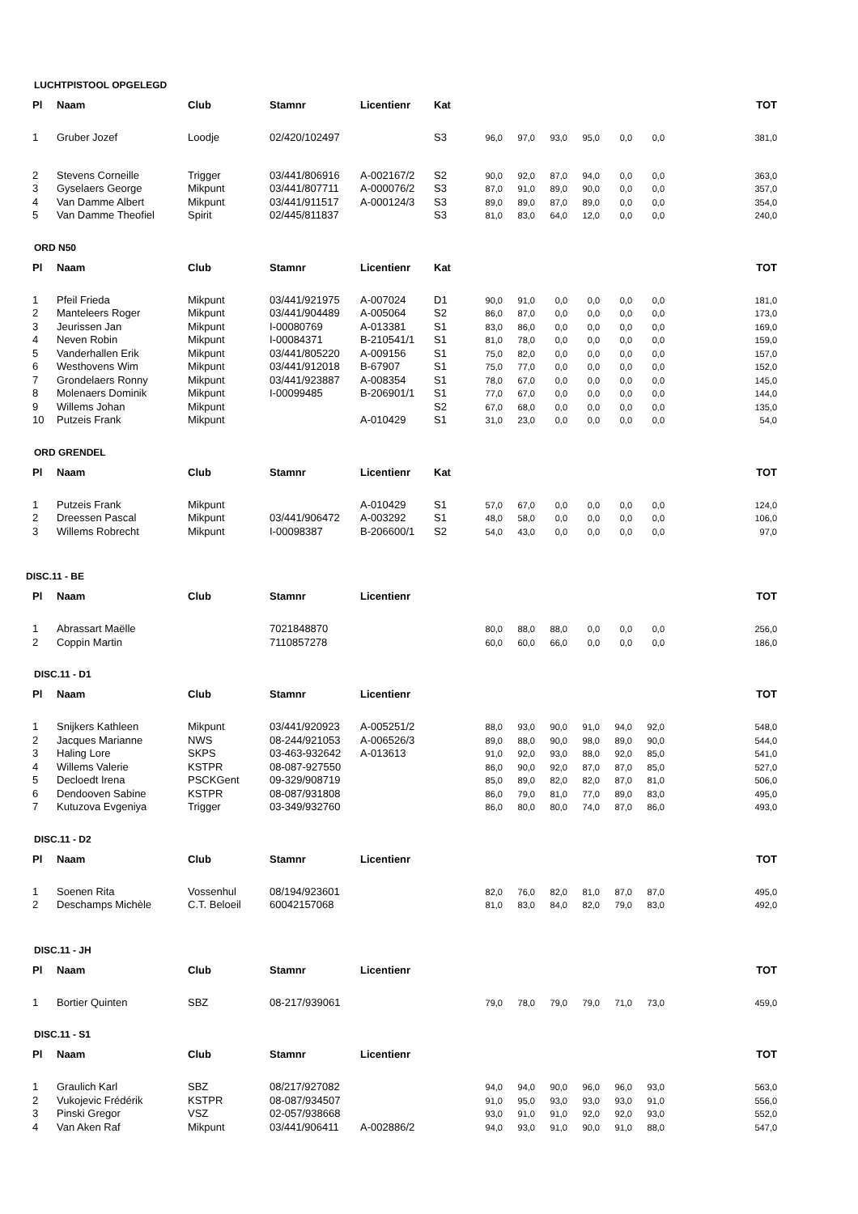LUCHTPISTOOL OPGELEGD
| Pl | Naam | Club | Stamnr | Licentienr | Kat | | | | | | | TOT |
| --- | --- | --- | --- | --- | --- | --- | --- | --- | --- | --- | --- | --- |
| 1 | Gruber Jozef | Loodje | 02/420/102497 | | S3 | 96,0 | 97,0 | 93,0 | 95,0 | 0,0 | 0,0 | 381,0 |
| 2 | Stevens Corneille | Trigger | 03/441/806916 | A-002167/2 | S2 | 90,0 | 92,0 | 87,0 | 94,0 | 0,0 | 0,0 | 363,0 |
| 3 | Gyselaers George | Mikpunt | 03/441/807711 | A-000076/2 | S3 | 87,0 | 91,0 | 89,0 | 90,0 | 0,0 | 0,0 | 357,0 |
| 4 | Van Damme Albert | Mikpunt | 03/441/911517 | A-000124/3 | S3 | 89,0 | 89,0 | 87,0 | 89,0 | 0,0 | 0,0 | 354,0 |
| 5 | Van Damme Theofiel | Spirit | 02/445/811837 | | S3 | 81,0 | 83,0 | 64,0 | 12,0 | 0,0 | 0,0 | 240,0 |
ORD N50
| Pl | Naam | Club | Stamnr | Licentienr | Kat | | | | | | | TOT |
| --- | --- | --- | --- | --- | --- | --- | --- | --- | --- | --- | --- | --- |
| 1 | Pfeil Frieda | Mikpunt | 03/441/921975 | A-007024 | D1 | 90,0 | 91,0 | 0,0 | 0,0 | 0,0 | 0,0 | 181,0 |
| 2 | Manteleers Roger | Mikpunt | 03/441/904489 | A-005064 | S2 | 86,0 | 87,0 | 0,0 | 0,0 | 0,0 | 0,0 | 173,0 |
| 3 | Jeurissen Jan | Mikpunt | I-00080769 | A-013381 | S1 | 83,0 | 86,0 | 0,0 | 0,0 | 0,0 | 0,0 | 169,0 |
| 4 | Neven Robin | Mikpunt | I-00084371 | B-210541/1 | S1 | 81,0 | 78,0 | 0,0 | 0,0 | 0,0 | 0,0 | 159,0 |
| 5 | Vanderhallen Erik | Mikpunt | 03/441/805220 | A-009156 | S1 | 75,0 | 82,0 | 0,0 | 0,0 | 0,0 | 0,0 | 157,0 |
| 6 | Westhovens Wim | Mikpunt | 03/441/912018 | B-67907 | S1 | 75,0 | 77,0 | 0,0 | 0,0 | 0,0 | 0,0 | 152,0 |
| 7 | Grondelaers Ronny | Mikpunt | 03/441/923887 | A-008354 | S1 | 78,0 | 67,0 | 0,0 | 0,0 | 0,0 | 0,0 | 145,0 |
| 8 | Molenaers Dominik | Mikpunt | I-00099485 | B-206901/1 | S1 | 77,0 | 67,0 | 0,0 | 0,0 | 0,0 | 0,0 | 144,0 |
| 9 | Willems Johan | Mikpunt | | | S2 | 67,0 | 68,0 | 0,0 | 0,0 | 0,0 | 0,0 | 135,0 |
| 10 | Putzeis Frank | Mikpunt | | A-010429 | S1 | 31,0 | 23,0 | 0,0 | 0,0 | 0,0 | 0,0 | 54,0 |
ORD GRENDEL
| Pl | Naam | Club | Stamnr | Licentienr | Kat | | | | | | | TOT |
| --- | --- | --- | --- | --- | --- | --- | --- | --- | --- | --- | --- | --- |
| 1 | Putzeis Frank | Mikpunt | | A-010429 | S1 | 57,0 | 67,0 | 0,0 | 0,0 | 0,0 | 0,0 | 124,0 |
| 2 | Dreessen Pascal | Mikpunt | 03/441/906472 | A-003292 | S1 | 48,0 | 58,0 | 0,0 | 0,0 | 0,0 | 0,0 | 106,0 |
| 3 | Willems Robrecht | Mikpunt | I-00098387 | B-206600/1 | S2 | 54,0 | 43,0 | 0,0 | 0,0 | 0,0 | 0,0 | 97,0 |
DISC.11 - BE
| Pl | Naam | Club | Stamnr | Licentienr | | | | | | | | TOT |
| --- | --- | --- | --- | --- | --- | --- | --- | --- | --- | --- | --- | --- |
| 1 | Abrassart Maëlle | | 7021848870 | | | 80,0 | 88,0 | 88,0 | 0,0 | 0,0 | 0,0 | 256,0 |
| 2 | Coppin Martin | | 7110857278 | | | 60,0 | 60,0 | 66,0 | 0,0 | 0,0 | 0,0 | 186,0 |
DISC.11 - D1
| Pl | Naam | Club | Stamnr | Licentienr | | | | | | | | TOT |
| --- | --- | --- | --- | --- | --- | --- | --- | --- | --- | --- | --- | --- |
| 1 | Snijkers Kathleen | Mikpunt | 03/441/920923 | A-005251/2 | | 88,0 | 93,0 | 90,0 | 91,0 | 94,0 | 92,0 | 548,0 |
| 2 | Jacques Marianne | NWS | 08-244/921053 | A-006526/3 | | 89,0 | 88,0 | 90,0 | 98,0 | 89,0 | 90,0 | 544,0 |
| 3 | Haling Lore | SKPS | 03-463-932642 | A-013613 | | 91,0 | 92,0 | 93,0 | 88,0 | 92,0 | 85,0 | 541,0 |
| 4 | Willems Valerie | KSTPR | 08-087-927550 | | | 86,0 | 90,0 | 92,0 | 87,0 | 87,0 | 85,0 | 527,0 |
| 5 | Decloedt Irena | PSCKGent | 09-329/908719 | | | 85,0 | 89,0 | 82,0 | 82,0 | 87,0 | 81,0 | 506,0 |
| 6 | Dendooven Sabine | KSTPR | 08-087/931808 | | | 86,0 | 79,0 | 81,0 | 77,0 | 89,0 | 83,0 | 495,0 |
| 7 | Kutuzova Evgeniya | Trigger | 03-349/932760 | | | 86,0 | 80,0 | 80,0 | 74,0 | 87,0 | 86,0 | 493,0 |
DISC.11 - D2
| Pl | Naam | Club | Stamnr | Licentienr | | | | | | | | TOT |
| --- | --- | --- | --- | --- | --- | --- | --- | --- | --- | --- | --- | --- |
| 1 | Soenen Rita | Vossenhul | 08/194/923601 | | | 82,0 | 76,0 | 82,0 | 81,0 | 87,0 | 87,0 | 495,0 |
| 2 | Deschamps Michèle | C.T. Beloeil | 60042157068 | | | 81,0 | 83,0 | 84,0 | 82,0 | 79,0 | 83,0 | 492,0 |
DISC.11 - JH
| Pl | Naam | Club | Stamnr | Licentienr | | | | | | | | TOT |
| --- | --- | --- | --- | --- | --- | --- | --- | --- | --- | --- | --- | --- |
| 1 | Bortier Quinten | SBZ | 08-217/939061 | | | 79,0 | 78,0 | 79,0 | 79,0 | 71,0 | 73,0 | 459,0 |
DISC.11 - S1
| Pl | Naam | Club | Stamnr | Licentienr | | | | | | | | TOT |
| --- | --- | --- | --- | --- | --- | --- | --- | --- | --- | --- | --- | --- |
| 1 | Graulich Karl | SBZ | 08/217/927082 | | | 94,0 | 94,0 | 90,0 | 96,0 | 96,0 | 93,0 | 563,0 |
| 2 | Vukojevic Frédérik | KSTPR | 08-087/934507 | | | 91,0 | 95,0 | 93,0 | 93,0 | 93,0 | 91,0 | 556,0 |
| 3 | Pinski Gregor | VSZ | 02-057/938668 | | | 93,0 | 91,0 | 91,0 | 92,0 | 92,0 | 93,0 | 552,0 |
| 4 | Van Aken Raf | Mikpunt | 03/441/906411 | A-002886/2 | | 94,0 | 93,0 | 91,0 | 90,0 | 91,0 | 88,0 | 547,0 |